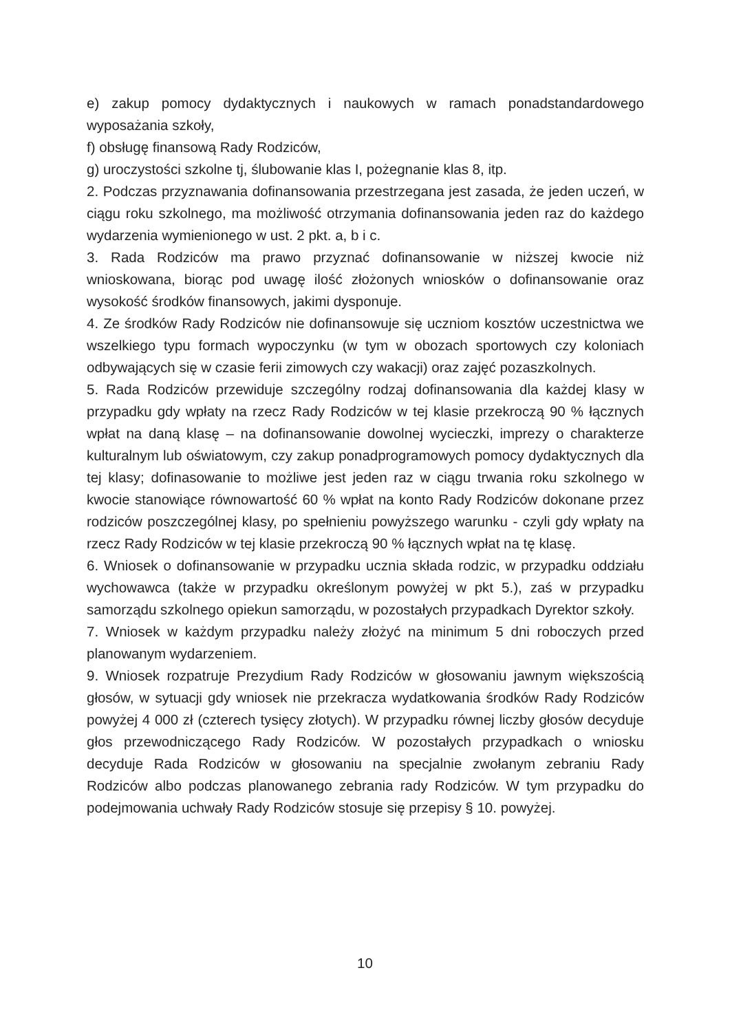e) zakup pomocy dydaktycznych i naukowych w ramach ponadstandardowego wyposażania szkoły,
f) obsługę finansową Rady Rodziców,
g) uroczystości szkolne tj, ślubowanie klas I, pożegnanie klas 8, itp.
2. Podczas przyznawania dofinansowania przestrzegana jest zasada, że jeden uczeń, w ciągu roku szkolnego, ma możliwość otrzymania dofinansowania jeden raz do każdego wydarzenia wymienionego w ust. 2 pkt. a, b i c.
3. Rada Rodziców ma prawo przyznać dofinansowanie w niższej kwocie niż wnioskowana, biorąc pod uwagę ilość złożonych wniosków o dofinansowanie oraz wysokość środków finansowych, jakimi dysponuje.
4. Ze środków Rady Rodziców nie dofinansowuje się uczniom kosztów uczestnictwa we wszelkiego typu formach wypoczynku (w tym w obozach sportowych czy koloniach odbywających się w czasie ferii zimowych czy wakacji) oraz zajęć pozaszkolnych.
5. Rada Rodziców przewiduje szczególny rodzaj dofinansowania dla każdej klasy w przypadku gdy wpłaty na rzecz Rady Rodziców w tej klasie przekroczą 90 % łącznych wpłat na daną klasę – na dofinansowanie dowolnej wycieczki, imprezy o charakterze kulturalnym lub oświatowym, czy zakup ponadprogramowych pomocy dydaktycznych dla tej klasy; dofinasowanie to możliwe jest jeden raz w ciągu trwania roku szkolnego w kwocie stanowiące równowartość 60 % wpłat na konto Rady Rodziców dokonane przez rodziców poszczególnej klasy, po spełnieniu powyższego warunku - czyli gdy wpłaty na rzecz Rady Rodziców w tej klasie przekroczą 90 % łącznych wpłat na tę klasę.
6. Wniosek o dofinansowanie w przypadku ucznia składa rodzic, w przypadku oddziału wychowawca (także w przypadku określonym powyżej w pkt 5.), zaś w przypadku samorządu szkolnego opiekun samorządu, w pozostałych przypadkach Dyrektor szkoły.
7. Wniosek w każdym przypadku należy złożyć na minimum 5 dni roboczych przed planowanym wydarzeniem.
9. Wniosek rozpatruje Prezydium Rady Rodziców w głosowaniu jawnym większością głosów, w sytuacji gdy wniosek nie przekracza wydatkowania środków Rady Rodziców powyżej 4 000 zł (czterech tysięcy złotych). W przypadku równej liczby głosów decyduje głos przewodniczącego Rady Rodziców. W pozostałych przypadkach o wniosku decyduje Rada Rodziców w głosowaniu na specjalnie zwołanym zebraniu Rady Rodziców albo podczas planowanego zebrania rady Rodziców. W tym przypadku do podejmowania uchwały Rady Rodziców stosuje się przepisy § 10. powyżej.
10